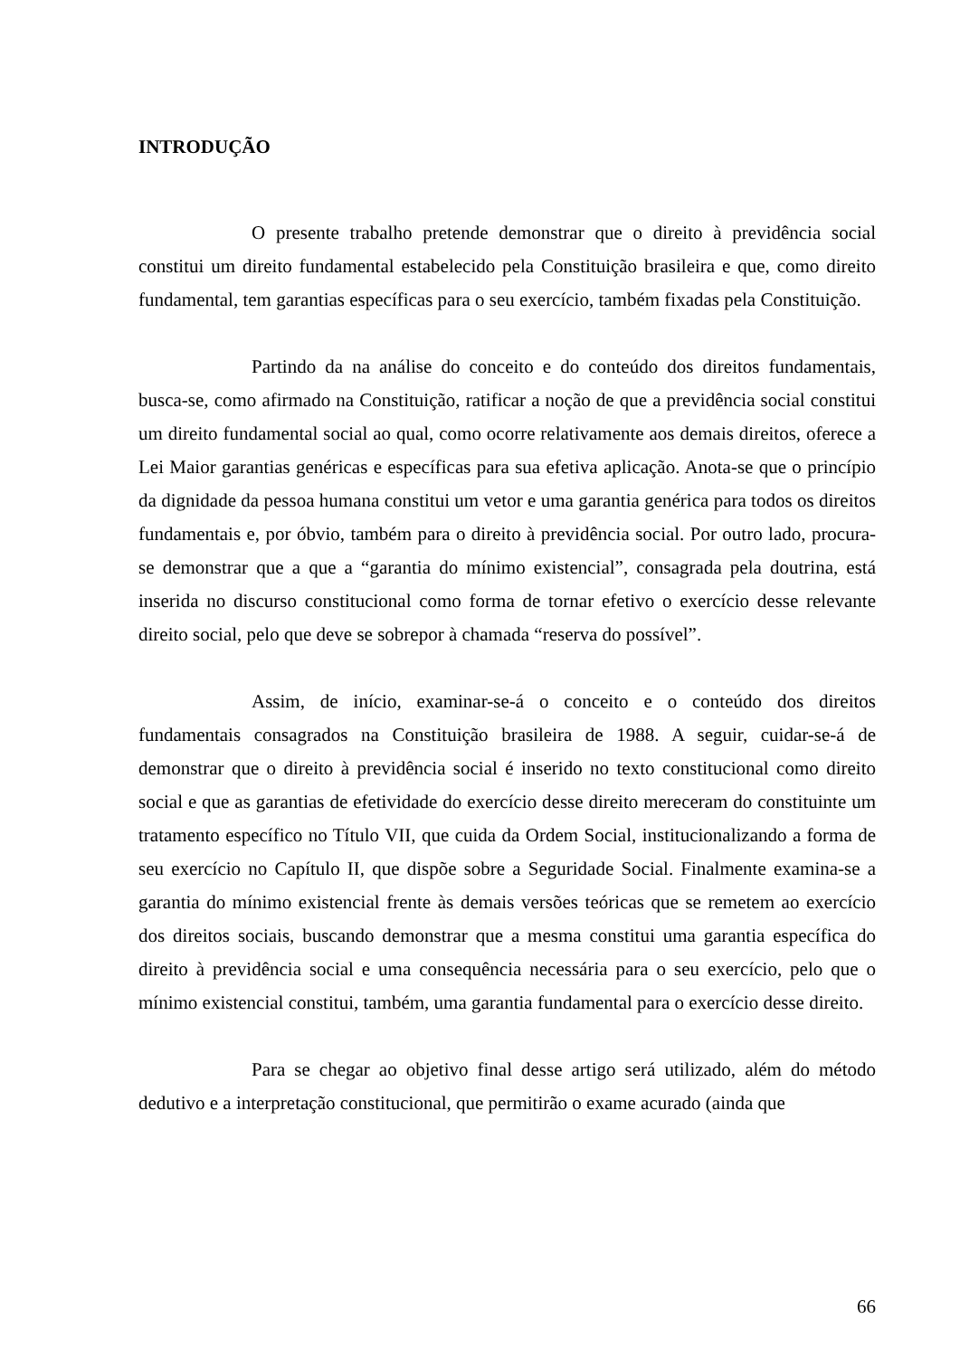INTRODUÇÃO
O presente trabalho pretende demonstrar que o direito à previdência social constitui um direito fundamental estabelecido pela Constituição brasileira e que, como direito fundamental, tem garantias específicas para o seu exercício, também fixadas pela Constituição.
Partindo da na análise do conceito e do conteúdo dos direitos fundamentais, busca-se, como afirmado na Constituição, ratificar a noção de que a previdência social constitui um direito fundamental social ao qual, como ocorre relativamente aos demais direitos, oferece a Lei Maior garantias genéricas e específicas para sua efetiva aplicação. Anota-se que o princípio da dignidade da pessoa humana constitui um vetor e uma garantia genérica para todos os direitos fundamentais e, por óbvio, também para o direito à previdência social. Por outro lado, procura-se demonstrar que a que a “garantia do mínimo existencial”, consagrada pela doutrina, está inserida no discurso constitucional como forma de tornar efetivo o exercício desse relevante direito social, pelo que deve se sobrepor à chamada “reserva do possível”.
Assim, de início, examinar-se-á o conceito e o conteúdo dos direitos fundamentais consagrados na Constituição brasileira de 1988. A seguir, cuidar-se-á de demonstrar que o direito à previdência social é inserido no texto constitucional como direito social e que as garantias de efetividade do exercício desse direito mereceram do constituinte um tratamento específico no Título VII, que cuida da Ordem Social, institucionalizando a forma de seu exercício no Capítulo II, que dispõe sobre a Seguridade Social. Finalmente examina-se a garantia do mínimo existencial frente às demais versões teóricas que se remetem ao exercício dos direitos sociais, buscando demonstrar que a mesma constitui uma garantia específica do direito à previdência social e uma consequência necessária para o seu exercício, pelo que o mínimo existencial constitui, também, uma garantia fundamental para o exercício desse direito.
Para se chegar ao objetivo final desse artigo será utilizado, além do método dedutivo e a interpretação constitucional, que permitirão o exame acurado (ainda que
66